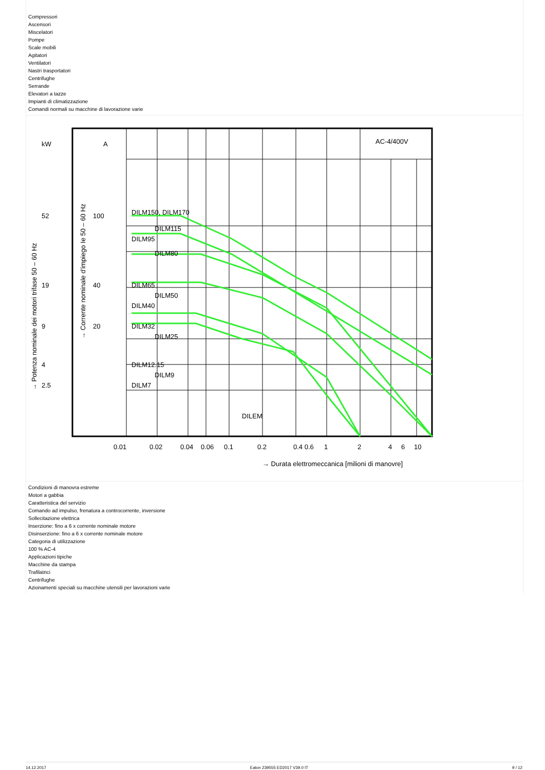Compressori
Ascensori
Miscelatori
Pompe
Scale mobili
Agitatori
Ventilatori
Nastri trasportatori
Centrifughe
Serrande
Elevatori a tazze
Impianti di climatizzazione
Comandi normali su macchine di lavorazione varie
kW
A
AC-4/400V
100
DILM150, DILM170
DILM115
DILM95
DILM80
40
DILM65
DILM50
DILM40
20
DILM32
DILM25
DILM12.15
DILM9
DILM7
DILEM
52
19
9
4
2.5
0.01
0.02
0.04
0.06
0.1
0.2
0.4 0.6
1
2
4
6
10
→ Durata elettromeccanica [milioni di manovre]
→ Potenza nominale dei motori trifase 50 – 60 Hz
→ Corrente nominale d'impiego Ie 50 – 60 Hz
Condizioni di manovra estreme
Motori a gabbia
Caratteristica del servizio
Comando ad impulso, frenatura a controcorrente, inversione
Sollecitazione elettrica
Inserzione: fino a 6 x corrente nominale motore
Disinserzione: fino a 6 x corrente nominale motore
Categoria di utilizzazione
100 % AC-4
Applicazioni tipiche
Macchine da stampa
Trafilatrici
Centrifughe
Azionamenti speciali su macchine utensili per lavorazioni varie
14.12.2017 Eaton 239555 ED2017 V39.0 IT 9 / 12